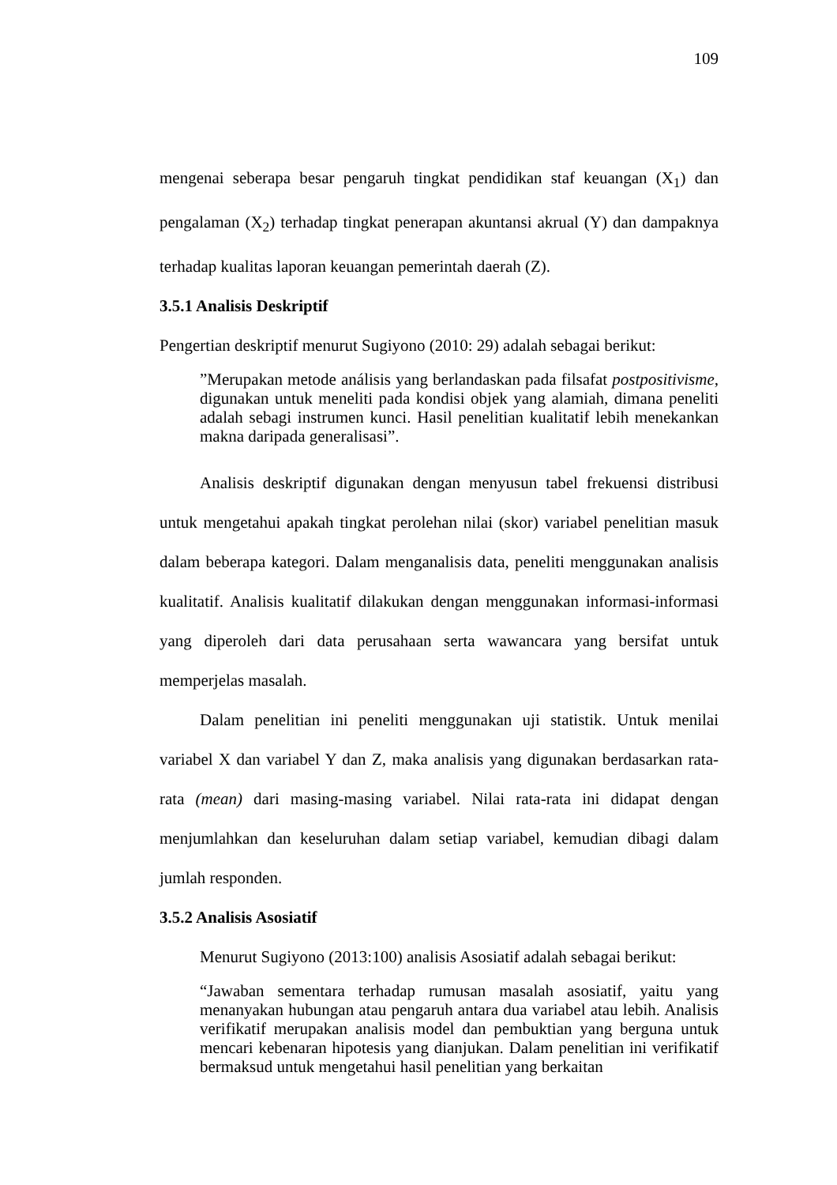109
mengenai seberapa besar pengaruh tingkat pendidikan staf keuangan (X<sub>1</sub>) dan pengalaman (X<sub>2</sub>) terhadap tingkat penerapan akuntansi akrual (Y) dan dampaknya terhadap kualitas laporan keuangan pemerintah daerah (Z).
3.5.1 Analisis Deskriptif
Pengertian deskriptif menurut Sugiyono (2010: 29) adalah sebagai berikut:
”Merupakan metode análisis yang berlandaskan pada filsafat postpositivisme, digunakan untuk meneliti pada kondisi objek yang alamiah, dimana peneliti adalah sebagi instrumen kunci. Hasil penelitian kualitatif lebih menekankan makna daripada generalisasi”.
Analisis deskriptif digunakan dengan menyusun tabel frekuensi distribusi untuk mengetahui apakah tingkat perolehan nilai (skor) variabel penelitian masuk dalam beberapa kategori. Dalam menganalisis data, peneliti menggunakan analisis kualitatif. Analisis kualitatif dilakukan dengan menggunakan informasi-informasi yang diperoleh dari data perusahaan serta wawancara yang bersifat untuk memperjelas masalah.
Dalam penelitian ini peneliti menggunakan uji statistik. Untuk menilai variabel X dan variabel Y dan Z, maka analisis yang digunakan berdasarkan rata-rata (mean) dari masing-masing variabel. Nilai rata-rata ini didapat dengan menjumlahkan dan keseluruhan dalam setiap variabel, kemudian dibagi dalam jumlah responden.
3.5.2 Analisis Asosiatif
Menurut Sugiyono (2013:100) analisis Asosiatif adalah sebagai berikut:
“Jawaban sementara terhadap rumusan masalah asosiatif, yaitu yang menanyakan hubungan atau pengaruh antara dua variabel atau lebih. Analisis verifikatif merupakan analisis model dan pembuktian yang berguna untuk mencari kebenaran hipotesis yang dianjukan. Dalam penelitian ini verifikatif bermaksud untuk mengetahui hasil penelitian yang berkaitan